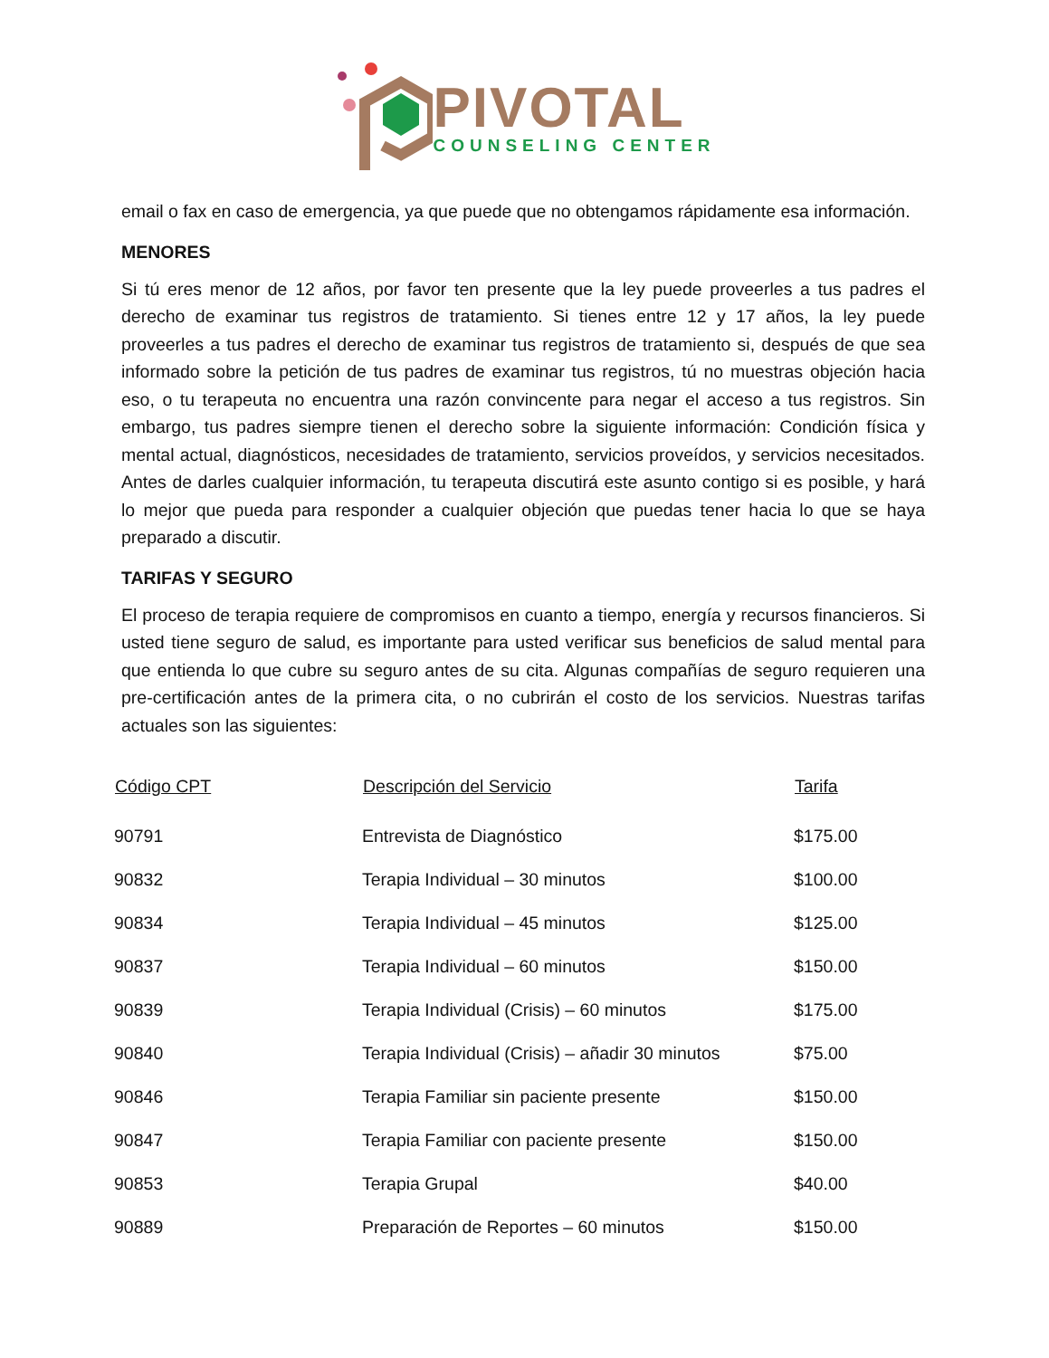PIVOTAL
COUNSELING CENTER
email o fax en caso de emergencia, ya que puede que no obtengamos rápidamente esa información.
MENORES
Si tú eres menor de 12 años, por favor ten presente que la ley puede proveerles a tus padres el derecho de examinar tus registros de tratamiento. Si tienes entre 12 y 17 años, la ley puede proveerles a tus padres el derecho de examinar tus registros de tratamiento si, después de que sea informado sobre la petición de tus padres de examinar tus registros, tú no muestras objeción hacia eso, o tu terapeuta no encuentra una razón convincente para negar el acceso a tus registros. Sin embargo, tus padres siempre tienen el derecho sobre la siguiente información: Condición física y mental actual, diagnósticos, necesidades de tratamiento, servicios proveídos, y servicios necesitados. Antes de darles cualquier información, tu terapeuta discutirá este asunto contigo si es posible, y hará lo mejor que pueda para responder a cualquier objeción que puedas tener hacia lo que se haya preparado a discutir.
TARIFAS Y SEGURO
El proceso de terapia requiere de compromisos en cuanto a tiempo, energía y recursos financieros. Si usted tiene seguro de salud, es importante para usted verificar sus beneficios de salud mental para que entienda lo que cubre su seguro antes de su cita. Algunas compañías de seguro requieren una pre-certificación antes de la primera cita, o no cubrirán el costo de los servicios. Nuestras tarifas actuales son las siguientes:
| Código CPT | Descripción del Servicio | Tarifa |
| --- | --- | --- |
| 90791 | Entrevista de Diagnóstico | $175.00 |
| 90832 | Terapia Individual – 30 minutos | $100.00 |
| 90834 | Terapia Individual – 45 minutos | $125.00 |
| 90837 | Terapia Individual – 60 minutos | $150.00 |
| 90839 | Terapia Individual (Crisis) – 60 minutos | $175.00 |
| 90840 | Terapia Individual (Crisis) – añadir 30 minutos | $75.00 |
| 90846 | Terapia Familiar sin paciente presente | $150.00 |
| 90847 | Terapia Familiar con paciente presente | $150.00 |
| 90853 | Terapia Grupal | $40.00 |
| 90889 | Preparación de Reportes – 60 minutos | $150.00 |